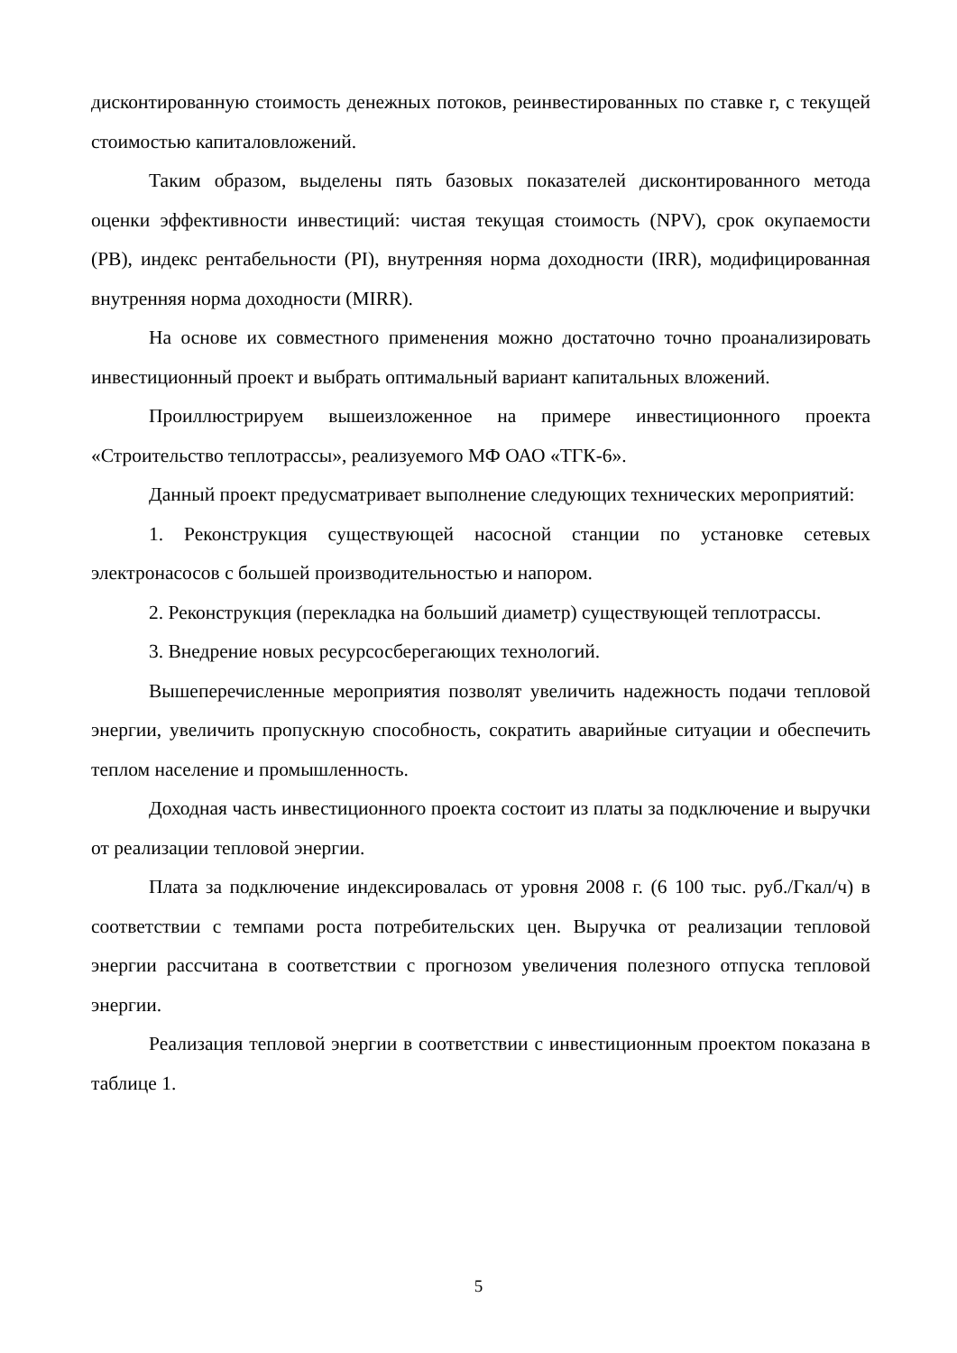дисконтированную стоимость денежных потоков, реинвестированных по ставке r, с текущей стоимостью капиталовложений.
Таким образом, выделены пять базовых показателей дисконтированного метода оценки эффективности инвестиций: чистая текущая стоимость (NPV), срок окупаемости (PB), индекс рентабельности (PI), внутренняя норма доходности (IRR), модифицированная внутренняя норма доходности (MIRR).
На основе их совместного применения можно достаточно точно проанализировать инвестиционный проект и выбрать оптимальный вариант капитальных вложений.
Проиллюстрируем вышеизложенное на примере инвестиционного проекта «Строительство теплотрассы», реализуемого МФ ОАО «ТГК-6».
Данный проект предусматривает выполнение следующих технических мероприятий:
1. Реконструкция существующей насосной станции по установке сетевых электронасосов с большей производительностью и напором.
2. Реконструкция (перекладка на больший диаметр) существующей теплотрассы.
3. Внедрение новых ресурсосберегающих технологий.
Вышеперечисленные мероприятия позволят увеличить надежность подачи тепловой энергии, увеличить пропускную способность, сократить аварийные ситуации и обеспечить теплом население и промышленность.
Доходная часть инвестиционного проекта состоит из платы за подключение и выручки от реализации тепловой энергии.
Плата за подключение индексировалась от уровня 2008 г. (6 100 тыс. руб./Гкал/ч) в соответствии с темпами роста потребительских цен. Выручка от реализации тепловой энергии рассчитана в соответствии с прогнозом увеличения полезного отпуска тепловой энергии.
Реализация тепловой энергии в соответствии с инвестиционным проектом показана в таблице 1.
5